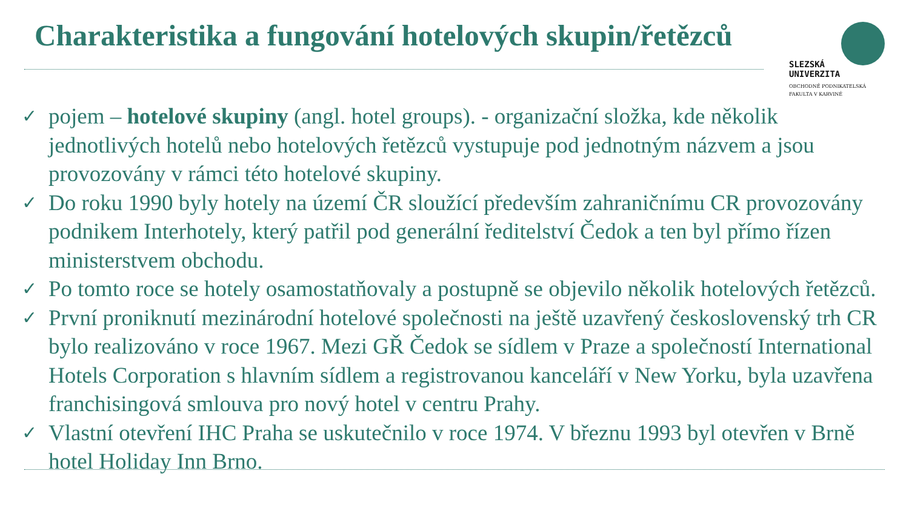Charakteristika a fungování hotelových skupin/řetězců
SLEZSKÁ
UNIVERZITA
OBCHODNĚ PODNIKATELSKÁ
FAKULTA V KARVINÉ
✓ pojem – hotelové skupiny (angl. hotel groups). - organizační složka, kde několik jednotlivých hotelů nebo hotelových řetězců vystupuje pod jednotným názvem a jsou provozovány v rámci této hotelové skupiny.
✓ Do roku 1990 byly hotely na území ČR sloužící především zahraničnímu CR provozovány podnikem Interhotely, který patřil pod generální ředitelství Čedok a ten byl přímo řízen ministerstvem obchodu.
✓ Po tomto roce se hotely osamostatňovaly a postupně se objevilo několik hotelových řetězců.
✓ První proniknutí mezinárodní hotelové společnosti na ještě uzavřený československý trh CR bylo realizováno v roce 1967. Mezi GŘ Čedok se sídlem v Praze a společností International Hotels Corporation s hlavním sídlem a registrovanou kanceláří v New Yorku, byla uzavřena franchisingová smlouva pro nový hotel v centru Prahy.
✓ Vlastní otevření IHC Praha se uskutečnilo v roce 1974. V březnu 1993 byl otevřen v Brně hotel Holiday Inn Brno.